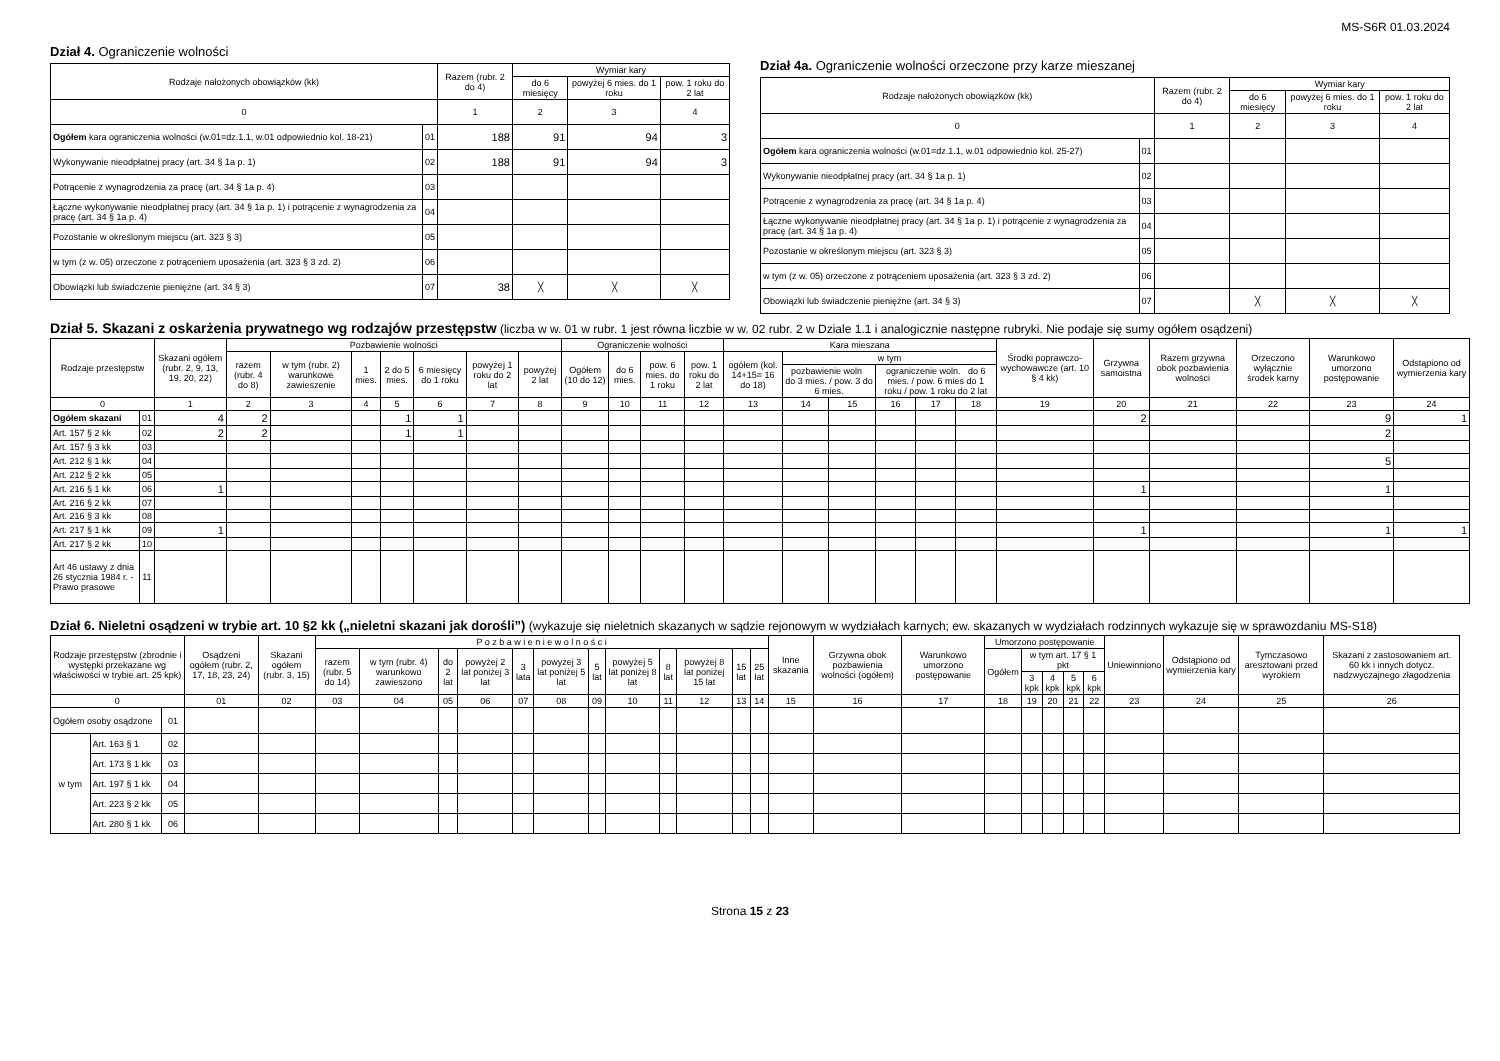MS-S6R 01.03.2024
Dział 4. Ograniczenie wolności
| Rodzaje nałożonych obowiązków (kk) | | Razem (rubr. 2 do 4) | Wymiar kary | | |
| --- | --- | --- | --- | --- | --- |
| | | | do 6 miesięcy | powyżej 6 mies. do 1 roku | pow. 1 roku do 2 lat |
| 0 | | 1 | 2 | 3 | 4 |
| Ogółem kara ograniczenia wolności (w.01=dz.1.1, w.01 odpowiednio kol. 18-21) | 01 | 188 | 91 | 94 | 3 |
| Wykonywanie nieodpłatnej pracy (art. 34 § 1a p. 1) | 02 | 188 | 91 | 94 | 3 |
| Potrącenie z wynagrodzenia za pracę (art. 34 § 1a p. 4) | 03 | | | | |
| Łączne wykonywanie nieodpłatnej pracy (art. 34 § 1a p. 1) i potrącenie z wynagrodzenia za pracę (art. 34 § 1a p. 4) | 04 | | | | |
| Pozostanie w określonym miejscu (art. 323 § 3) | 05 | | | | |
| w tym (z w. 05) orzeczone z potrąceniem uposażenia (art. 323 § 3 zd. 2) | 06 | | | | |
| Obowiązki lub świadczenie pieniężne (art. 34 § 3) | 07 | 38 | ╳ | ╳ | ╳ |
Dział 4a. Ograniczenie wolności orzeczone przy karze mieszanej
| Rodzaje nałożonych obowiązków (kk) | | Razem (rubr. 2 do 4) | Wymiar kary | | |
| --- | --- | --- | --- | --- | --- |
| | | | do 6 miesięcy | powyżej 6 mies. do 1 roku | pow. 1 roku do 2 lat |
| 0 | | 1 | 2 | 3 | 4 |
| Ogółem kara ograniczenia wolności (w.01=dz.1.1, w.01 odpowiednio kol. 25-27) | 01 | | | | |
| Wykonywanie nieodpłatnej pracy (art. 34 § 1a p. 1) | 02 | | | | |
| Potrącenie z wynagrodzenia za pracę (art. 34 § 1a p. 4) | 03 | | | | |
| Łączne wykonywanie nieodpłatnej pracy (art. 34 § 1a p. 1) i potrącenie z wynagrodzenia za pracę (art. 34 § 1a p. 4) | 04 | | | | |
| Pozostanie w określonym miejscu (art. 323 § 3) | 05 | | | | |
| w tym (z w. 05) orzeczone z potrąceniem uposażenia (art. 323 § 3 zd. 2) | 06 | | | | |
| Obowiązki lub świadczenie pieniężne (art. 34 § 3) | 07 | | ╳ | ╳ | ╳ |
Dział 5. Skazani z oskarżenia prywatnego wg rodzajów przestępstw (liczba w w. 01 w rubr. 1 jest równa liczbie w w. 02 rubr. 2 w Dziale 1.1 i analogicznie następne rubryki. Nie podaje się sumy ogółem osądzeni)
| Rodzaje przestępstw | | Skazani ogółem (rubr. 2, 9, 13, 19, 20, 22) | Pozbawienie wolności | | | | | | | Ograniczenie wolności | | | | Kara mieszana | | | | | | Środki poprawczo-wychowawcze (art. 10 § 4 kk) | Grzywna samoistna | Razem grzywna obok pozbawienia wolności | Orzeczono wyłącznie środek karny | Warunkowo umorzono postępowanie | Odstąpiono od wymierzenia kary |
| --- | --- | --- | --- | --- | --- | --- | --- | --- | --- | --- | --- | --- | --- | --- | --- | --- | --- | --- | --- | --- | --- | --- | --- | --- | --- |
| | | | razem (rubr. 4 do 8) | w tym (rubr. 2) warunkowe zawieszenie | 1 mies. | 2 do 5 mies. | 6 miesięcy do 1 roku | powyżej 1 roku do 2 lat | powyżej 2 lat | Ogółem (10 do 12) | do 6 mies. | pow. 6 mies. do 1 roku | pow. 1 roku do 2 lat | ogółem (kol. 14+15= 16 do 18) | w tym | | | | | | | | | | |
| | | | | | | | | | | | | | | | pozbawienie woln do 3 mies. / pow. 3 do 6 mies. | | ograniczenie woln. do 6 mies. / pow. 6 mies do 1 roku / pow. 1 roku do 2 lat | | | | | | | | |
| 0 | | 1 | 2 | 3 | 4 | 5 | 6 | 7 | 8 | 9 | 10 | 11 | 12 | 13 | 14 | 15 | 16 | 17 | 18 | 19 | 20 | 21 | 22 | 23 | 24 |
| Ogółem skazani | 01 | 4 | 2 | | | 1 | 1 | | | | | | | | | | | | | | 2 | | | 9 | 1 |
| Art. 157 § 2 kk | 02 | 2 | 2 | | | 1 | 1 | | | | | | | | | | | | | | | | | 2 | |
| Art. 157 § 3 kk | 03 | | | | | | | | | | | | | | | | | | | | | | | | |
| Art. 212 § 1 kk | 04 | | | | | | | | | | | | | | | | | | | | | | | 5 | |
| Art. 212 § 2 kk | 05 | | | | | | | | | | | | | | | | | | | | | | | | |
| Art. 216 § 1 kk | 06 | 1 | | | | | | | | | | | | | | | | | | | 1 | | | 1 | |
| Art. 216 § 2 kk | 07 | | | | | | | | | | | | | | | | | | | | | | | | |
| Art. 216 § 3 kk | 08 | | | | | | | | | | | | | | | | | | | | | | | | |
| Art. 217 § 1 kk | 09 | 1 | | | | | | | | | | | | | | | | | | | 1 | | | 1 | 1 |
| Art. 217 § 2 kk | 10 | | | | | | | | | | | | | | | | | | | | | | | | |
| Art 46 ustawy z dnia 26 stycznia 1984 r. - Prawo prasowe | 11 | | | | | | | | | | | | | | | | | | | | | | | | |
Dział 6. Nieletni osądzeni w trybie art. 10 §2 kk („nieletni skazani jak dorośli”) (wykazuje się nieletnich skazanych w sądzie rejonowym w wydziałach karnych; ew. skazanych w wydziałach rodzinnych wykazuje się w sprawozdaniu MS-S18)
| Rodzaje przestępstw (zbrodnie i występki przekazane wg właściwości w trybie art. 25 kpk) | | | Osądzeni ogółem (rubr. 2, 17, 18, 23, 24) | Skazani ogółem (rubr. 3, 15) | P o z b a w i e n i e w o l n o ś c i | | | | | | | | | | | | Inne skazania | Grzywna obok pozbawienia wolności (ogółem) | Warunkowo umorzono postępowanie | Umorzono postępowanie | | | | | Uniewinniono | Odstąpiono od wymierzenia kary | Tymczasowo aresztowani przed wyrokiem | Skazani z zastosowaniem art. 60 kk i innych dotycz. nadzwyczajnego złagodzenia |
| --- | --- | --- | --- | --- | --- | --- | --- | --- | --- | --- | --- | --- | --- | --- | --- | --- | --- | --- | --- | --- | --- | --- | --- | --- | --- | --- | --- | --- |
| | | | | | razem (rubr. 5 do 14) | w tym (rubr. 4) warunkowo zawieszono | do 2 lat | powyżej 2 lat poniżej 3 lat | 3 lata | powyżej 3 lat poniżej 5 lat | 5 lat | powyżej 5 lat poniżej 8 lat | 8 lat | powyżej 8 lat poniżej 15 lat | 15 lat | 25 lat | | | | Ogółem | w tym art. 17 § 1 pkt | | | | | | | |
| | | | | | | | | | | | | | | | | | | | | | 3 kpk | 4 kpk | 5 kpk | 6 kpk | | | | |
| 0 | | | 01 | 02 | 03 | 04 | 05 | 06 | 07 | 08 | 09 | 10 | 11 | 12 | 13 | 14 | 15 | 16 | 17 | 18 | 19 | 20 | 21 | 22 | 23 | 24 | 25 | 26 |
| Ogółem osoby osądzone | | 01 | | | | | | | | | | | | | | | | | | | | | | | | | | |
| w tym | Art. 163 § 1 | 02 | | | | | | | | | | | | | | | | | | | | | | | | | | |
| | Art. 173 § 1 kk | 03 | | | | | | | | | | | | | | | | | | | | | | | | | | |
| | Art. 197 § 1 kk | 04 | | | | | | | | | | | | | | | | | | | | | | | | | | |
| | Art. 223 § 2 kk | 05 | | | | | | | | | | | | | | | | | | | | | | | | | | |
| | Art. 280 § 1 kk | 06 | | | | | | | | | | | | | | | | | | | | | | | | | | |
Strona 15 z 23